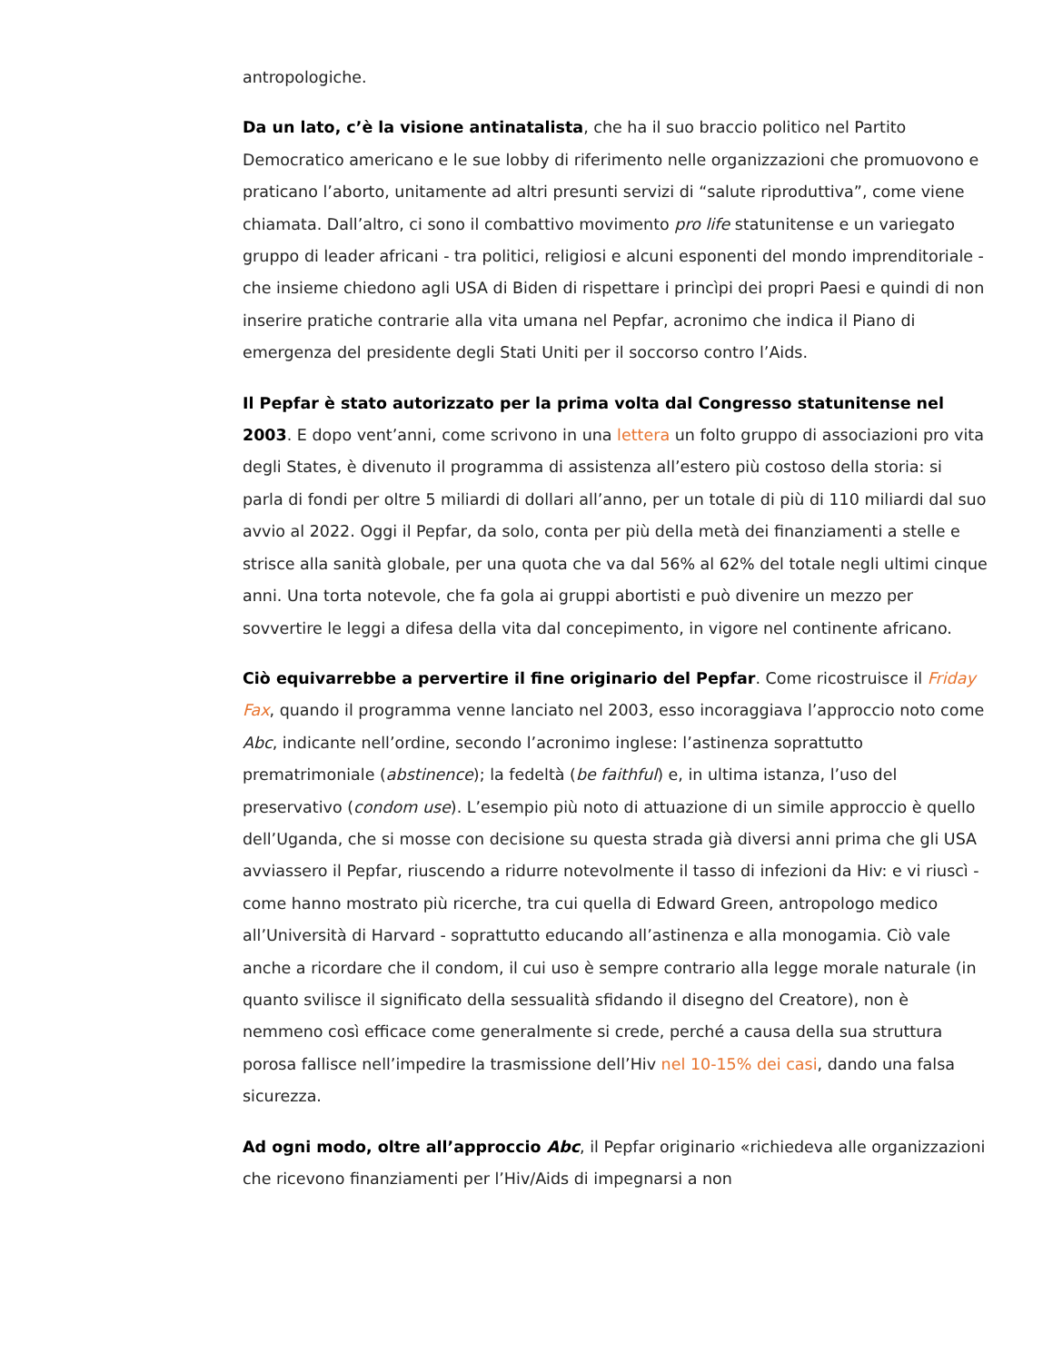antropologiche.
Da un lato, c’è la visione antinatalista, che ha il suo braccio politico nel Partito Democratico americano e le sue lobby di riferimento nelle organizzazioni che promuovono e praticano l’aborto, unitamente ad altri presunti servizi di “salute riproduttiva”, come viene chiamata. Dall’altro, ci sono il combattivo movimento pro life statunitense e un variegato gruppo di leader africani - tra politici, religiosi e alcuni esponenti del mondo imprenditoriale - che insieme chiedono agli USA di Biden di rispettare i princìpi dei propri Paesi e quindi di non inserire pratiche contrarie alla vita umana nel Pepfar, acronimo che indica il Piano di emergenza del presidente degli Stati Uniti per il soccorso contro l’Aids.
Il Pepfar è stato autorizzato per la prima volta dal Congresso statunitense nel 2003. E dopo vent’anni, come scrivono in una lettera un folto gruppo di associazioni pro vita degli States, è divenuto il programma di assistenza all’estero più costoso della storia: si parla di fondi per oltre 5 miliardi di dollari all’anno, per un totale di più di 110 miliardi dal suo avvio al 2022. Oggi il Pepfar, da solo, conta per più della metà dei finanziamenti a stelle e strisce alla sanità globale, per una quota che va dal 56% al 62% del totale negli ultimi cinque anni. Una torta notevole, che fa gola ai gruppi abortisti e può divenire un mezzo per sovvertire le leggi a difesa della vita dal concepimento, in vigore nel continente africano.
Ciò equivarrebbe a pervertire il fine originario del Pepfar. Come ricostruisce il Friday Fax, quando il programma venne lanciato nel 2003, esso incoraggiava l’approccio noto come Abc, indicante nell’ordine, secondo l’acronimo inglese: l’astinenza soprattutto prematrimoniale (abstinence); la fedeltà (be faithful) e, in ultima istanza, l’uso del preservativo (condom use). L’esempio più noto di attuazione di un simile approccio è quello dell’Uganda, che si mosse con decisione su questa strada già diversi anni prima che gli USA avviassero il Pepfar, riuscendo a ridurre notevolmente il tasso di infezioni da Hiv: e vi riuscì - come hanno mostrato più ricerche, tra cui quella di Edward Green, antropologo medico all’Università di Harvard - soprattutto educando all’astinenza e alla monogamia. Ciò vale anche a ricordare che il condom, il cui uso è sempre contrario alla legge morale naturale (in quanto svilisce il significato della sessualità sfidando il disegno del Creatore), non è nemmeno così efficace come generalmente si crede, perché a causa della sua struttura porosa fallisce nell’impedire la trasmissione dell’Hiv nel 10-15% dei casi, dando una falsa sicurezza.
Ad ogni modo, oltre all’approccio Abc, il Pepfar originario «richiedeva alle organizzazioni che ricevono finanziamenti per l’Hiv/Aids di impegnarsi a non